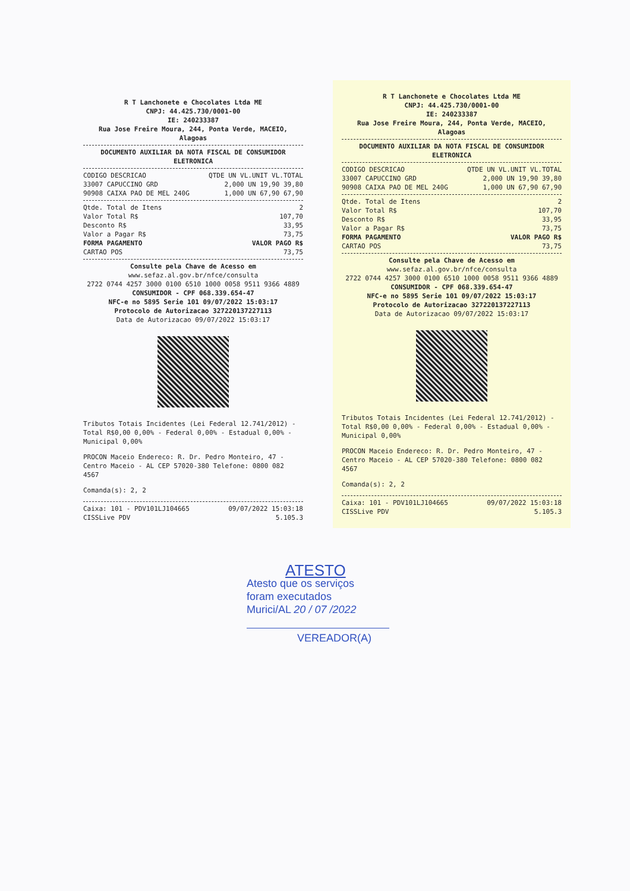R T Lanchonete e Chocolates Ltda ME
CNPJ: 44.425.730/0001-00
IE: 240233387
Rua Jose Freire Moura, 244, Ponta Verde, MACEIO, Alagoas
DOCUMENTO AUXILIAR DA NOTA FISCAL DE CONSUMIDOR ELETRONICA
| CODIGO DESCRICAO | QTDE UN VL.UNIT VL.TOTAL |
| --- | --- |
| 33007 CAPUCCINO GRD | 2,000 UN 19,90 39,80 |
| 90908 CAIXA PAO DE MEL 240G | 1,000 UN 67,90 67,90 |
| Qtde. Total de Itens | 2 |
| Valor Total R$ | 107,70 |
| Desconto R$ | 33,95 |
| Valor a Pagar R$ | 73,75 |
| FORMA PAGAMENTO | VALOR PAGO R$ |
| CARTAO POS | 73,75 |
Consulte pela Chave de Acesso em
www.sefaz.al.gov.br/nfce/consulta
2722 0744 4257 3000 0100 6510 1000 0058 9511 9366 4889
CONSUMIDOR - CPF 068.339.654-47
NFC-e no 5895 Serie 101 09/07/2022 15:03:17
Protocolo de Autorizacao 327220137227113
Data de Autorizacao 09/07/2022 15:03:17
Tributos Totais Incidentes (Lei Federal 12.741/2012) - Total R$0,00 0,00% - Federal 0,00% - Estadual 0,00% - Municipal 0,00%
PROCON Maceio Endereco: R. Dr. Pedro Monteiro, 47 - Centro Maceio - AL CEP 57020-380 Telefone: 0800 082 4567
Comanda(s): 2, 2
| Caixa: 101 - PDV101LJ104665 | 09/07/2022 15:03:18 |
| CISSLive PDV | 5.105.3 |
R T Lanchonete e Chocolates Ltda ME
CNPJ: 44.425.730/0001-00
IE: 240233387
Rua Jose Freire Moura, 244, Ponta Verde, MACEIO, Alagoas
DOCUMENTO AUXILIAR DA NOTA FISCAL DE CONSUMIDOR ELETRONICA
| CODIGO DESCRICAO | QTDE UN VL.UNIT VL.TOTAL |
| --- | --- |
| 33007 CAPUCCINO GRD | 2,000 UN 19,90 39,80 |
| 90908 CAIXA PAO DE MEL 240G | 1,000 UN 67,90 67,90 |
| Qtde. Total de Itens | 2 |
| Valor Total R$ | 107,70 |
| Desconto R$ | 33,95 |
| Valor a Pagar R$ | 73,75 |
| FORMA PAGAMENTO | VALOR PAGO R$ |
| CARTAO POS | 73,75 |
Consulte pela Chave de Acesso em
www.sefaz.al.gov.br/nfce/consulta
2722 0744 4257 3000 0100 6510 1000 0058 9511 9366 4889
CONSUMIDOR - CPF 068.339.654-47
NFC-e no 5895 Serie 101 09/07/2022 15:03:17
Protocolo de Autorizacao 327220137227113
Data de Autorizacao 09/07/2022 15:03:17
Tributos Totais Incidentes (Lei Federal 12.741/2012) - Total R$0,00 0,00% - Federal 0,00% - Estadual 0,00% - Municipal 0,00%
PROCON Maceio Endereco: R. Dr. Pedro Monteiro, 47 - Centro Maceio - AL CEP 57020-380 Telefone: 0800 082 4567
Comanda(s): 2, 2
| Caixa: 101 - PDV101LJ104665 | 09/07/2022 15:03:18 |
| CISSLive PDV | 5.105.3 |
ATESTO
Atesto que os serviços
foram executados
Murici/AL 20 / 07 /2022
VEREADOR(A)